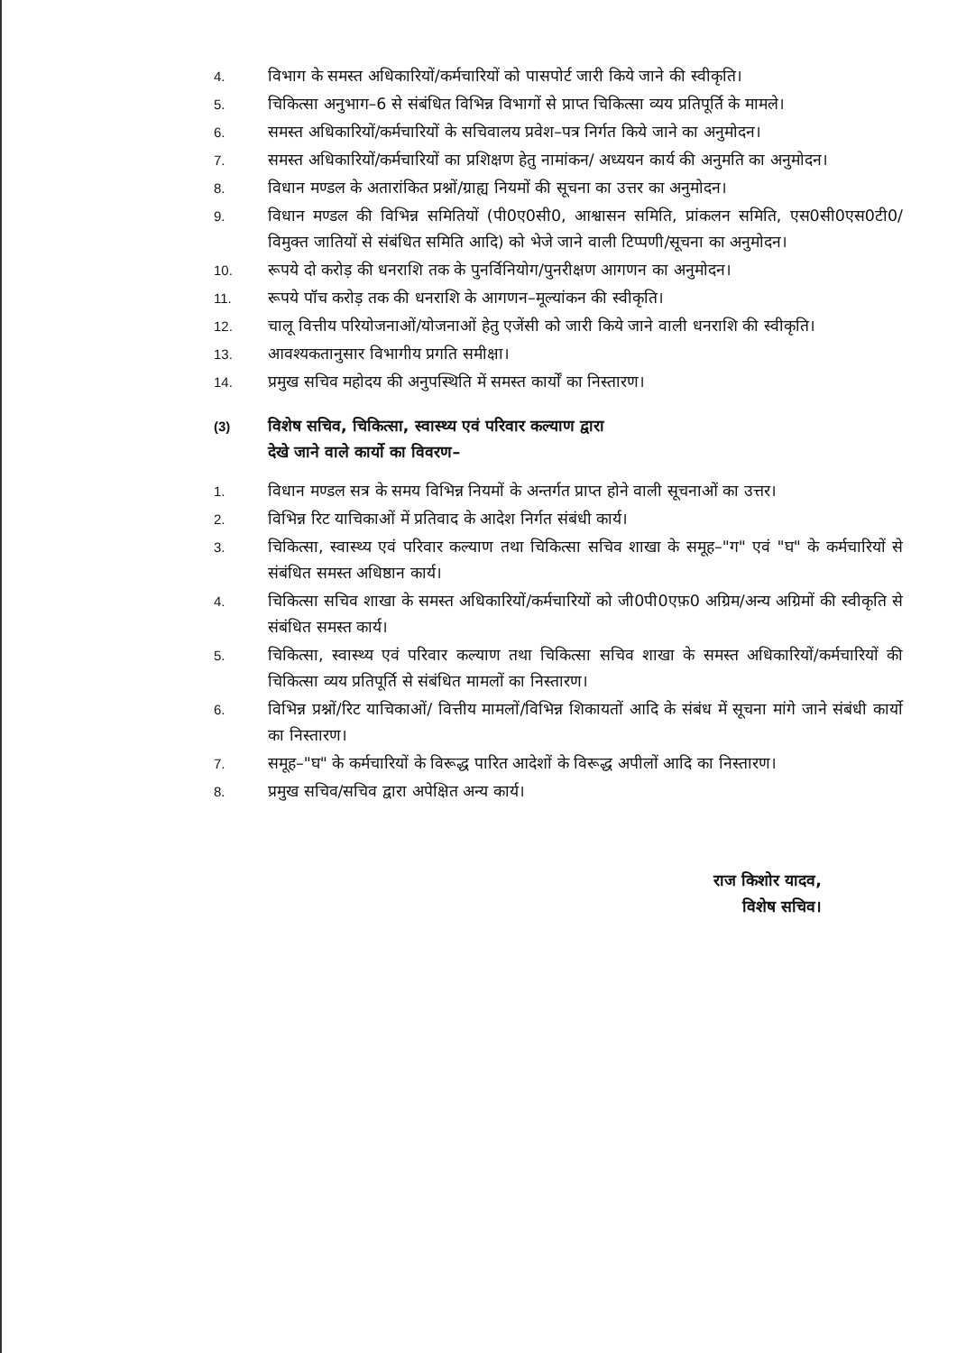4.
विभाग के समस्त अधिकारियों/कर्मचारियों को पासपोर्ट जारी किये जाने की स्वीकृति।
5.
चिकित्सा अनुभाग–6 से संबंधित विभिन्न विभागों से प्राप्त चिकित्सा व्यय प्रतिपूर्ति के मामले।
6.
समस्त अधिकारियों/कर्मचारियों के सचिवालय प्रवेश–पत्र निर्गत किये जाने का अनुमोदन।
7.
समस्त अधिकारियों/कर्मचारियों का प्रशिक्षण हेतु नामांकन/ अध्ययन कार्य की अनुमति का अनुमोदन।
8.
विधान मण्डल के अतारांकित प्रश्नों/ग्राह्य नियमों की सूचना का उत्तर का अनुमोदन।
9.
विधान मण्डल की विभिन्न समितियों (पी0ए0सी0, आश्वासन समिति, प्रांकलन समिति, एस0सी0एस0टी0/विमुक्त जातियों से संबंधित समिति आदि) को भेजे जाने वाली टिप्पणी/सूचना का अनुमोदन।
10.
रूपये दो करोड़ की धनराशि तक के पुनर्विनियोग/पुनरीक्षण आगणन का अनुमोदन।
11.
रूपये पॉच करोड़ तक की धनराशि के आगणन–मूल्यांकन की स्वीकृति।
12.
चालू वित्तीय परियोजनाओं/योजनाओं हेतु एजेंसी को जारी किये जाने वाली धनराशि की स्वीकृति।
13.
आवश्यकतानुसार विभागीय प्रगति समीक्षा।
14.
प्रमुख सचिव महोदय की अनुपस्थिति में समस्त कार्यों का निस्तारण।
(3)
विशेष सचिव, चिकित्सा, स्वास्थ्य एवं परिवार कल्याण द्वारा
देखे जाने वाले कार्यो का विवरण–
1.
विधान मण्डल सत्र के समय विभिन्न नियमों के अन्तर्गत प्राप्त होने वाली सूचनाओं का उत्तर।
2.
विभिन्न रिट याचिकाओं में प्रतिवाद के आदेश निर्गत संबंधी कार्य।
3.
चिकित्सा, स्वास्थ्य एवं परिवार कल्याण तथा चिकित्सा सचिव शाखा के समूह–"ग" एवं "घ" के कर्मचारियों से संबंधित समस्त अधिष्ठान कार्य।
4.
चिकित्सा सचिव शाखा के समस्त अधिकारियों/कर्मचारियों को जी0पी0एफ़0 अग्रिम/अन्य अग्रिमों की स्वीकृति से संबंधित समस्त कार्य।
5.
चिकित्सा, स्वास्थ्य एवं परिवार कल्याण तथा चिकित्सा सचिव शाखा के समस्त अधिकारियों/कर्मचारियों की चिकित्सा व्यय प्रतिपूर्ति से संबंधित मामलों का निस्तारण।
6.
विभिन्न प्रश्नों/रिट याचिकाओं/ वित्तीय मामलों/विभिन्न शिकायतों आदि के संबंध में सूचना मांगे जाने संबंधी कार्यो का निस्तारण।
7.
समूह–"घ" के कर्मचारियों के विरूद्ध पारित आदेशों के विरूद्ध अपीलों आदि का निस्तारण।
8.
प्रमुख सचिव/सचिव द्वारा अपेक्षित अन्य कार्य।
राज किशोर यादव,
विशेष सचिव।